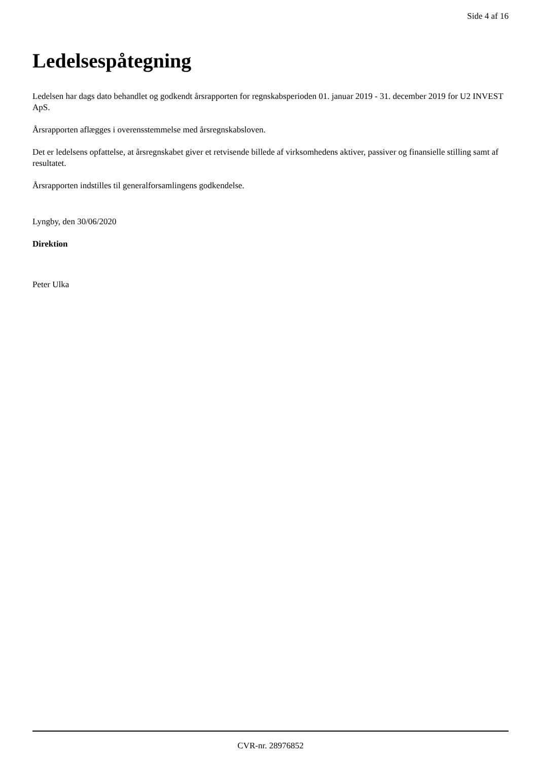Side 4 af 16
Ledelsespåtegning
Ledelsen har dags dato behandlet og godkendt årsrapporten for regnskabsperioden 01. januar 2019 - 31. december 2019 for U2 INVEST ApS.
Årsrapporten aflægges i overensstemmelse med årsregnskabsloven.
Det er ledelsens opfattelse, at årsregnskabet giver et retvisende billede af virksomhedens aktiver, passiver og finansielle stilling samt af resultatet.
Årsrapporten indstilles til generalforsamlingens godkendelse.
Lyngby, den 30/06/2020
Direktion
Peter Ulka
CVR-nr. 28976852